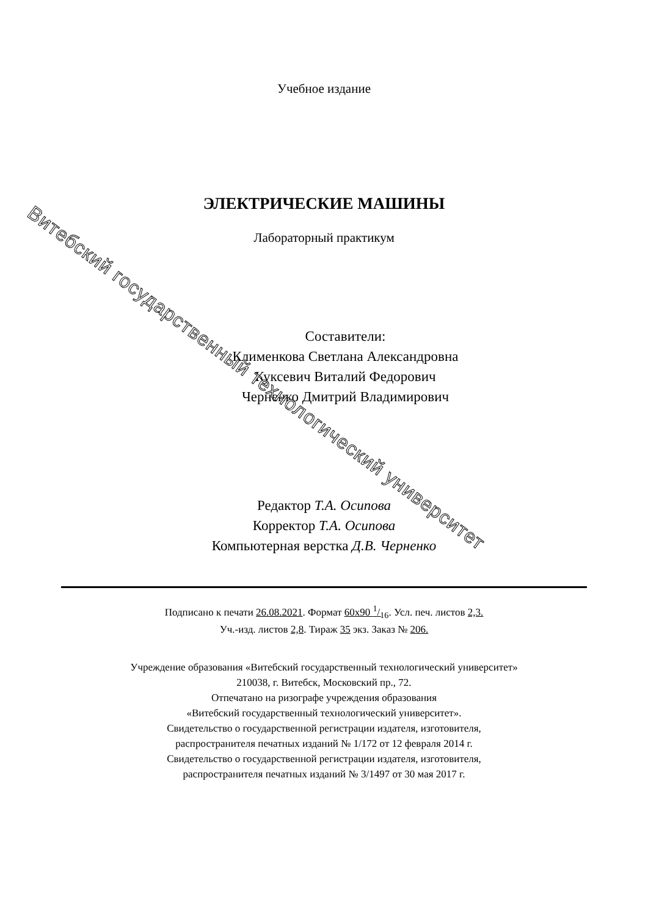Учебное издание
ЭЛЕКТРИЧЕСКИЕ МАШИНЫ
Лабораторный практикум
Составители:
Клименкова Светлана Александровна
Куксевич Виталий Федорович
Черненко Дмитрий Владимирович
Редактор Т.А. Осипова
Корректор Т.А. Осипова
Компьютерная верстка Д.В. Черненко
Подписано к печати 26.08.2021. Формат 60x90 1/16. Усл. печ. листов 2,3.
Уч.-изд. листов 2,8. Тираж 35 экз. Заказ № 206.
Учреждение образования «Витебский государственный технологический университет»
210038, г. Витебск, Московский пр., 72.
Отпечатано на ризографе учреждения образования
«Витебский государственный технологический университет».
Свидетельство о государственной регистрации издателя, изготовителя,
распространителя печатных изданий № 1/172 от 12 февраля 2014 г.
Свидетельство о государственной регистрации издателя, изготовителя,
распространителя печатных изданий № 3/1497 от 30 мая 2017 г.
Витебский государственный технологический университет